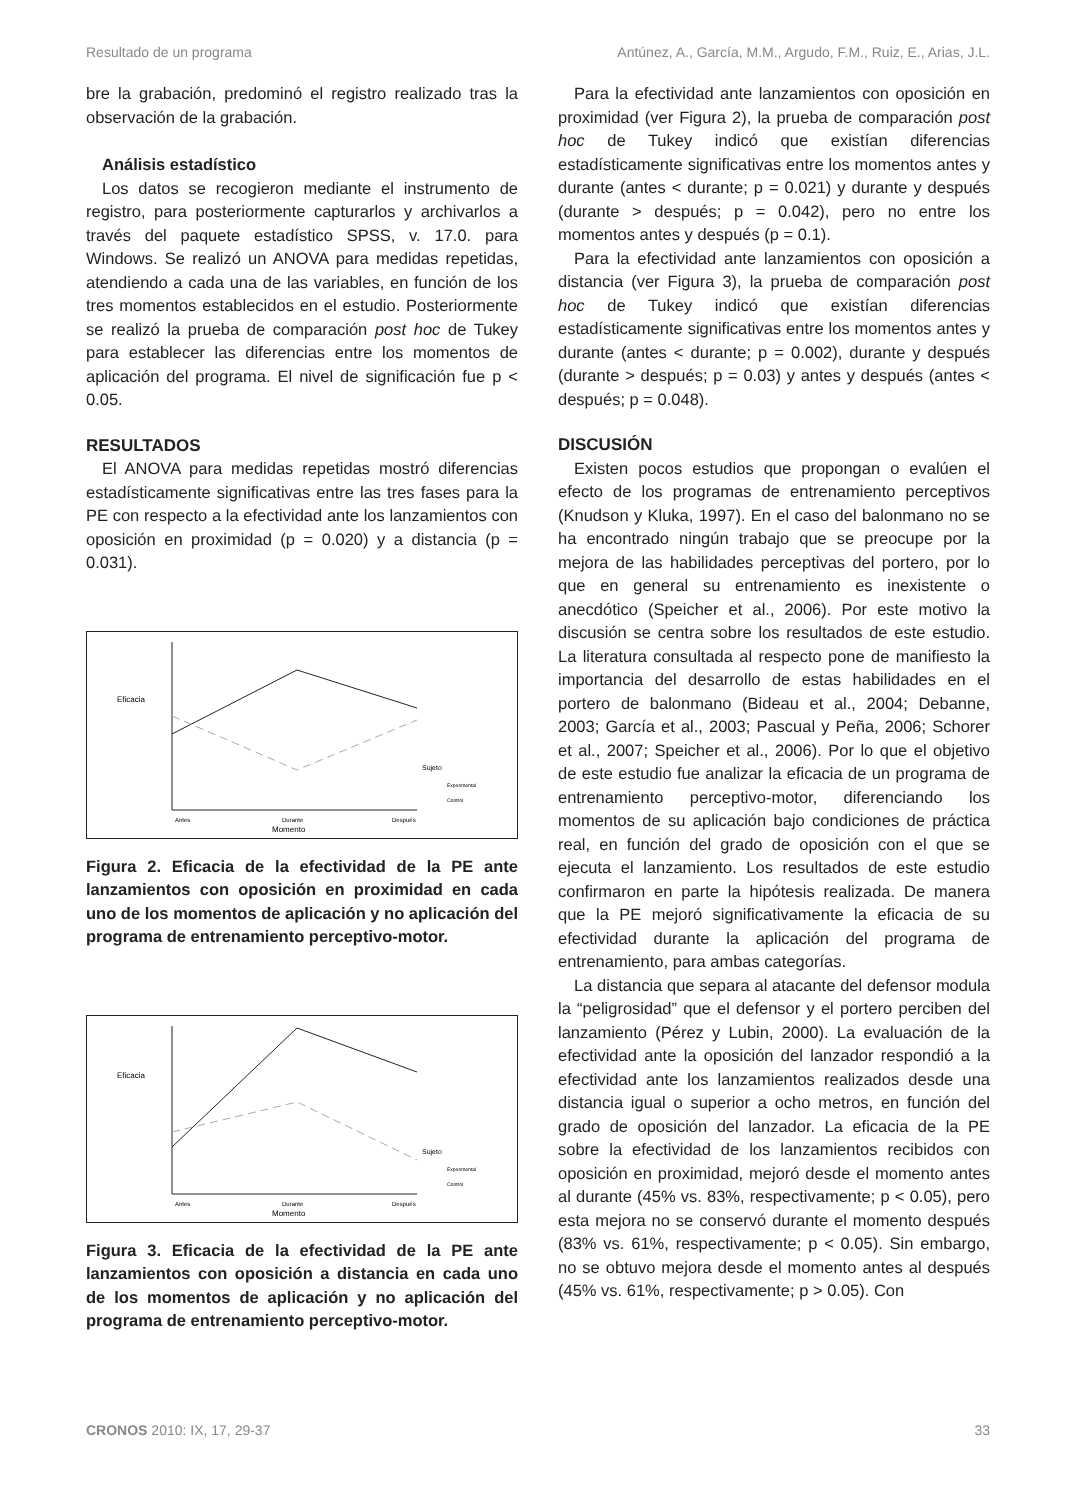Resultado de un programa Antúnez, A., García, M.M., Argudo, F.M., Ruiz, E., Arias, J.L.
bre la grabación, predominó el registro realizado tras la observación de la grabación.
Análisis estadístico
Los datos se recogieron mediante el instrumento de registro, para posteriormente capturarlos y archivarlos a través del paquete estadístico SPSS, v. 17.0. para Windows. Se realizó un ANOVA para medidas repetidas, atendiendo a cada una de las variables, en función de los tres momentos establecidos en el estudio. Posteriormente se realizó la prueba de comparación post hoc de Tukey para establecer las diferencias entre los momentos de aplicación del programa. El nivel de significación fue p < 0.05.
RESULTADOS
El ANOVA para medidas repetidas mostró diferencias estadísticamente significativas entre las tres fases para la PE con respecto a la efectividad ante los lanzamientos con oposición en proximidad (p = 0.020) y a distancia (p = 0.031).
Eficacia
Antes
Durante
Después
Momento
Sujeto
Experimental
Control
Figura 2. Eficacia de la efectividad de la PE ante lanzamientos con oposición en proximidad en cada uno de los momentos de aplicación y no aplicación del programa de entrenamiento perceptivo-motor.
Eficacia
Antes
Durante
Después
Momento
Sujeto
Experimental
Control
Figura 3. Eficacia de la efectividad de la PE ante lanzamientos con oposición a distancia en cada uno de los momentos de aplicación y no aplicación del programa de entrenamiento perceptivo-motor.
Para la efectividad ante lanzamientos con oposición en proximidad (ver Figura 2), la prueba de comparación post hoc de Tukey indicó que existían diferencias estadísticamente significativas entre los momentos antes y durante (antes < durante; p = 0.021) y durante y después (durante > después; p = 0.042), pero no entre los momentos antes y después (p = 0.1).
Para la efectividad ante lanzamientos con oposición a distancia (ver Figura 3), la prueba de comparación post hoc de Tukey indicó que existían diferencias estadísticamente significativas entre los momentos antes y durante (antes < durante; p = 0.002), durante y después (durante > después; p = 0.03) y antes y después (antes < después; p = 0.048).
DISCUSIÓN
Existen pocos estudios que propongan o evalúen el efecto de los programas de entrenamiento perceptivos (Knudson y Kluka, 1997). En el caso del balonmano no se ha encontrado ningún trabajo que se preocupe por la mejora de las habilidades perceptivas del portero, por lo que en general su entrenamiento es inexistente o anecdótico (Speicher et al., 2006). Por este motivo la discusión se centra sobre los resultados de este estudio. La literatura consultada al respecto pone de manifiesto la importancia del desarrollo de estas habilidades en el portero de balonmano (Bideau et al., 2004; Debanne, 2003; García et al., 2003; Pascual y Peña, 2006; Schorer et al., 2007; Speicher et al., 2006). Por lo que el objetivo de este estudio fue analizar la eficacia de un programa de entrenamiento perceptivo-motor, diferenciando los momentos de su aplicación bajo condiciones de práctica real, en función del grado de oposición con el que se ejecuta el lanzamiento. Los resultados de este estudio confirmaron en parte la hipótesis realizada. De manera que la PE mejoró significativamente la eficacia de su efectividad durante la aplicación del programa de entrenamiento, para ambas categorías.
La distancia que separa al atacante del defensor modula la “peligrosidad” que el defensor y el portero perciben del lanzamiento (Pérez y Lubin, 2000). La evaluación de la efectividad ante la oposición del lanzador respondió a la efectividad ante los lanzamientos realizados desde una distancia igual o superior a ocho metros, en función del grado de oposición del lanzador. La eficacia de la PE sobre la efectividad de los lanzamientos recibidos con oposición en proximidad, mejoró desde el momento antes al durante (45% vs. 83%, respectivamente; p < 0.05), pero esta mejora no se conservó durante el momento después (83% vs. 61%, respectivamente; p < 0.05). Sin embargo, no se obtuvo mejora desde el momento antes al después (45% vs. 61%, respectivamente; p > 0.05). Con
CRONOS 2010: IX, 17, 29-37 33